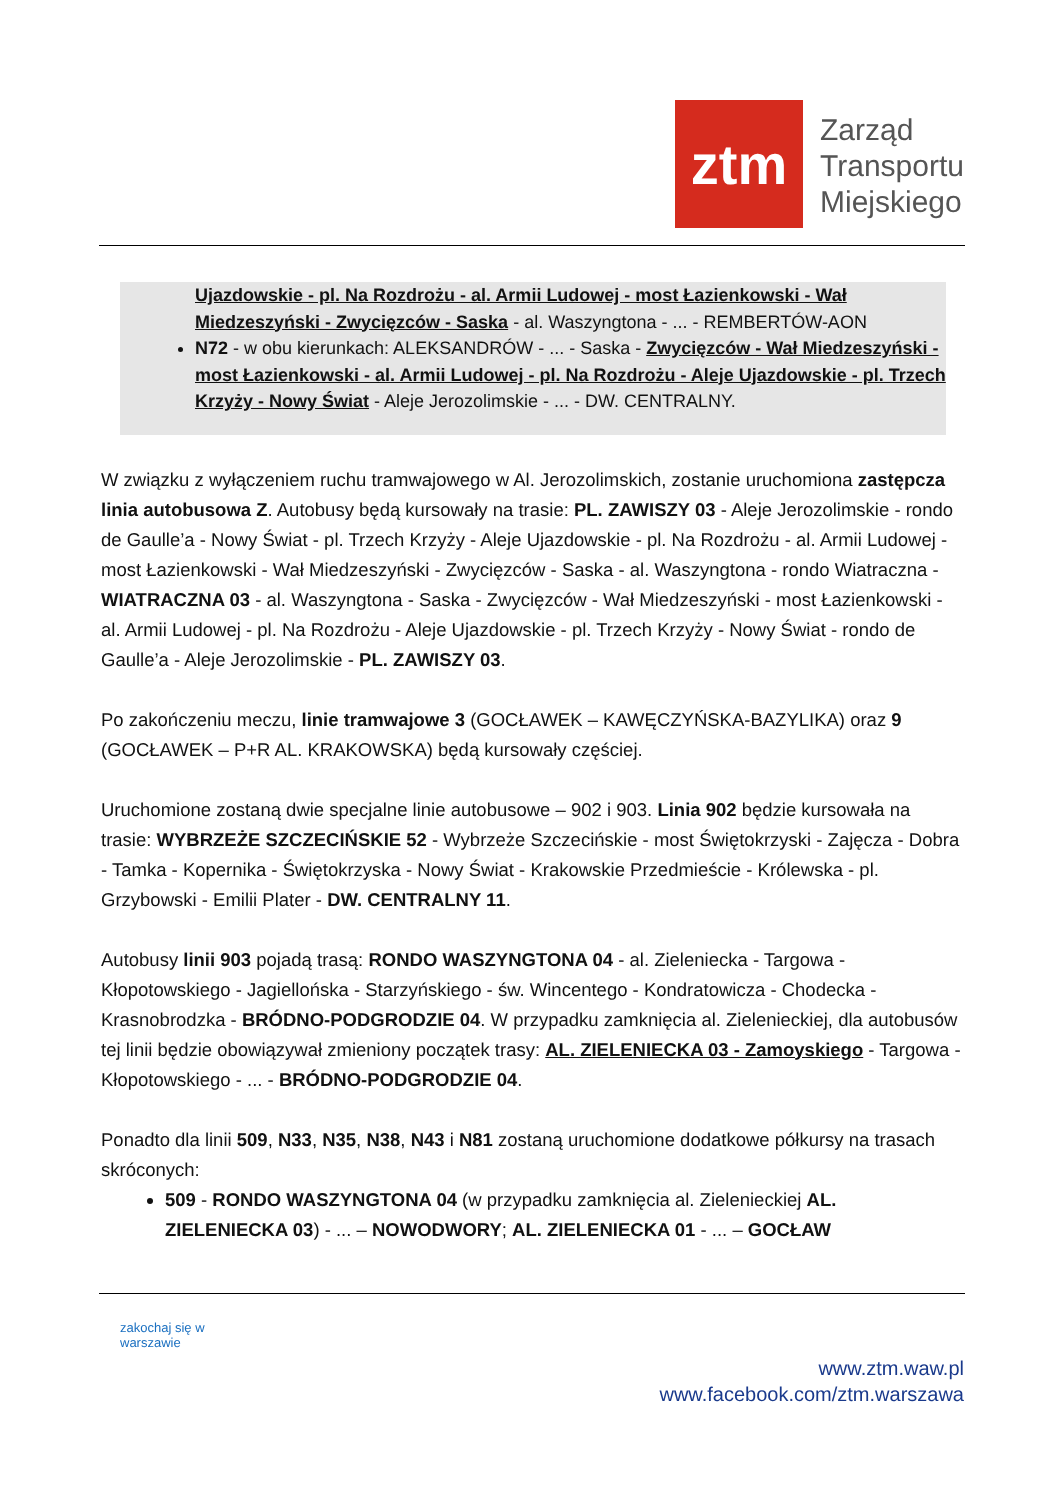ztm
Zarząd
Transportu
Miejskiego
Ujazdowskie - pl. Na Rozdrożu - al. Armii Ludowej - most Łazienkowski - Wał Miedzeszyński - Zwycięzców - Saska - al. Waszyngtona - ... - REMBERTÓW-AON
N72 - w obu kierunkach: ALEKSANDRÓW - ... - Saska - Zwycięzców - Wał Miedzeszyński - most Łazienkowski - al. Armii Ludowej - pl. Na Rozdrożu - Aleje Ujazdowskie - pl. Trzech Krzyży - Nowy Świat - Aleje Jerozolimskie - ... - DW. CENTRALNY.
W związku z wyłączeniem ruchu tramwajowego w Al. Jerozolimskich, zostanie uruchomiona zastępcza linia autobusowa Z. Autobusy będą kursowały na trasie: PL. ZAWISZY 03 - Aleje Jerozolimskie - rondo de Gaulle’a - Nowy Świat - pl. Trzech Krzyży - Aleje Ujazdowskie - pl. Na Rozdrożu - al. Armii Ludowej - most Łazienkowski - Wał Miedzeszyński - Zwycięzców - Saska - al. Waszyngtona - rondo Wiatraczna - WIATRACZNA 03 - al. Waszyngtona - Saska - Zwycięzców - Wał Miedzeszyński - most Łazienkowski - al. Armii Ludowej - pl. Na Rozdrożu - Aleje Ujazdowskie - pl. Trzech Krzyży - Nowy Świat - rondo de Gaulle’a - Aleje Jerozolimskie - PL. ZAWISZY 03.
Po zakończeniu meczu, linie tramwajowe 3 (GOCŁAWEK – KAWĘCZYŃSKA-BAZYLIKA) oraz 9 (GOCŁAWEK – P+R AL. KRAKOWSKA) będą kursowały częściej.
Uruchomione zostaną dwie specjalne linie autobusowe – 902 i 903. Linia 902 będzie kursowała na trasie: WYBRZEŻE SZCZECIŃSKIE 52 - Wybrzeże Szczecińskie - most Świętokrzyski - Zajęcza - Dobra - Tamka - Kopernika - Świętokrzyska - Nowy Świat - Krakowskie Przedmieście - Królewska - pl. Grzybowski - Emilii Plater - DW. CENTRALNY 11.
Autobusy linii 903 pojadą trasą: RONDO WASZYNGTONA 04 - al. Zieleniecka - Targowa - Kłopotowskiego - Jagiellońska - Starzyńskiego - św. Wincentego - Kondratowicza - Chodecka - Krasnobrodzka - BRÓDNO-PODGRODZIE 04. W przypadku zamknięcia al. Zielenieckiej, dla autobusów tej linii będzie obowiązywał zmieniony początek trasy: AL. ZIELENIECKA 03 - Zamoyskiego - Targowa - Kłopotowskiego - ... - BRÓDNO-PODGRODZIE 04.
Ponadto dla linii 509, N33, N35, N38, N43 i N81 zostaną uruchomione dodatkowe półkursy na trasach skróconych:
509 - RONDO WASZYNGTONA 04 (w przypadku zamknięcia al. Zielenieckiej AL. ZIELENIECKA 03) - ... – NOWODWORY; AL. ZIELENIECKA 01 - ... – GOCŁAW
zakochaj się w warszawie
www.ztm.waw.pl
www.facebook.com/ztm.warszawa